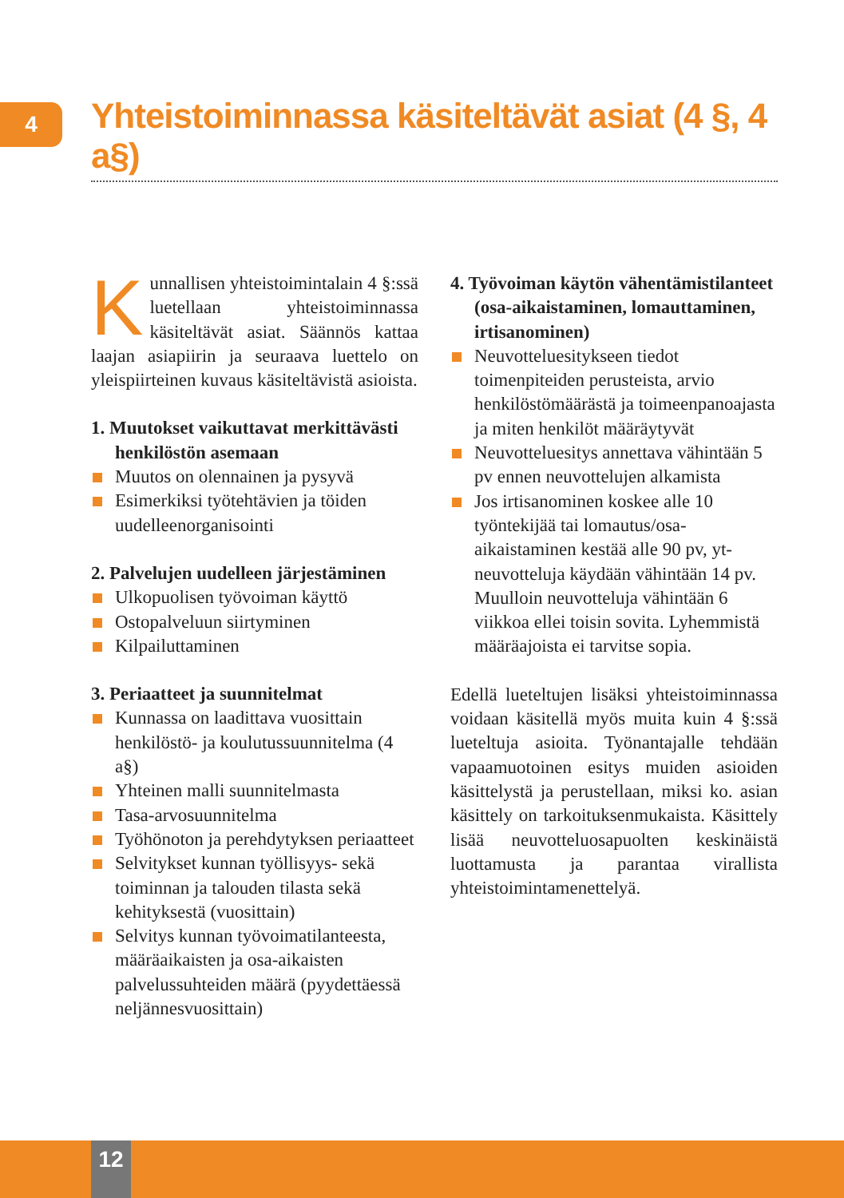4
Yhteistoiminnassa käsiteltävät asiat (4 §, 4 a§)
Kunnallisen yhteistoimintalain 4 §:ssä luetellaan yhteistoiminnassa käsiteltävät asiat. Säännös kattaa laajan asiapiirin ja seuraava luettelo on yleispiirteinen kuvaus käsiteltävistä asioista.
1. Muutokset vaikuttavat merkittävästi henkilöstön asemaan
Muutos on olennainen ja pysyvä
Esimerkiksi työtehtävien ja töiden uudelleenorganisointi
2. Palvelujen uudelleen järjestäminen
Ulkopuolisen työvoiman käyttö
Ostopalveluun siirtyminen
Kilpailuttaminen
3. Periaatteet ja suunnitelmat
Kunnassa on laadittava vuosittain henkilöstö- ja koulutussuunnitelma (4 a§)
Yhteinen malli suunnitelmasta
Tasa-arvosuunnitelma
Työhönoton ja perehdytyksen periaatteet
Selvitykset kunnan työllisyys- sekä toiminnan ja talouden tilasta sekä kehityksestä (vuosittain)
Selvitys kunnan työvoimatilanteesta, määräaikaisten ja osa-aikaisten palvelussuhteiden määrä (pyydettäessä neljännesvuosittain)
4. Työvoiman käytön vähentämistilanteet (osa-aikaistaminen, lomauttaminen, irtisanominen)
Neuvotteluesitykseen tiedot toimenpiteiden perusteista, arvio henkilöstömäärästä ja toimeenpanoajasta ja miten henkilöt määräytyvät
Neuvotteluesitys annettava vähintään 5 pv ennen neuvottelujen alkamista
Jos irtisanominen koskee alle 10 työntekijää tai lomautus/osa-aikaistaminen kestää alle 90 pv, yt-neuvotteluja käydään vähintään 14 pv. Muulloin neuvotteluja vähintään 6 viikkoa ellei toisin sovita. Lyhemmistä määräajoista ei tarvitse sopia.
Edellä lueteltujen lisäksi yhteistoiminnassa voidaan käsitellä myös muita kuin 4 §:ssä lueteltuja asioita. Työnantajalle tehdään vapaamuotoinen esitys muiden asioiden käsittelystä ja perustellaan, miksi ko. asian käsittely on tarkoituksenmukaista. Käsittely lisää neuvotteluosapuolten keskinäistä luottamusta ja parantaa virallista yhteistoimintamenettelyä.
12